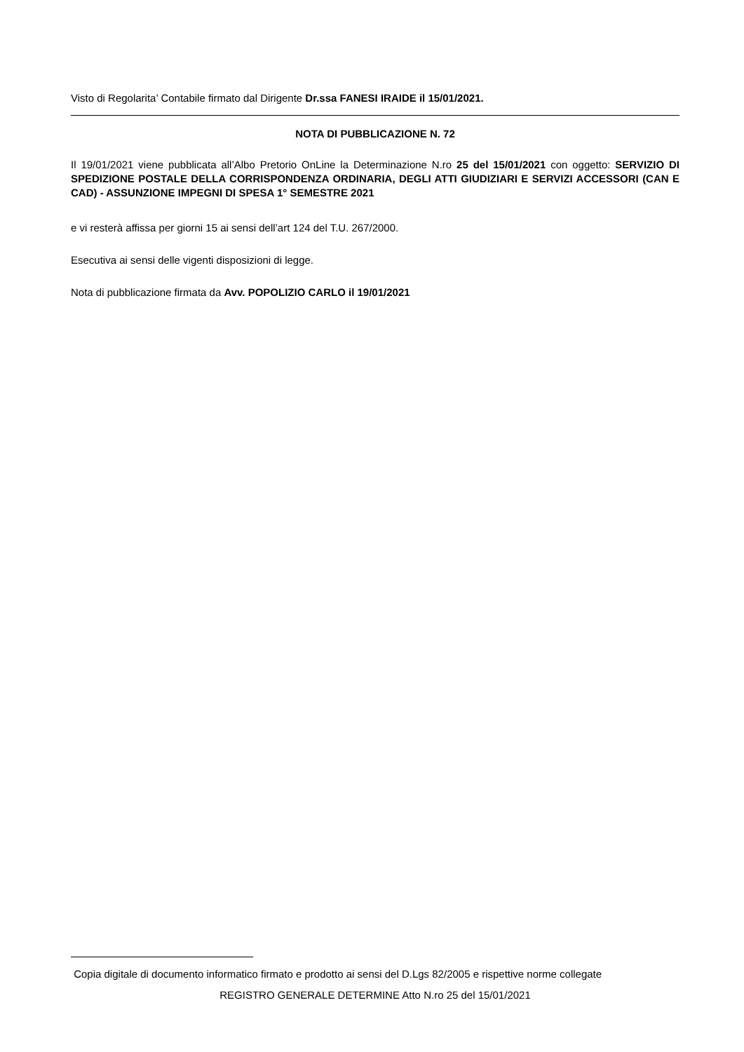Visto di Regolarita’ Contabile firmato dal Dirigente Dr.ssa FANESI IRAIDE il 15/01/2021.
NOTA DI PUBBLICAZIONE N. 72
Il 19/01/2021 viene pubblicata all’Albo Pretorio OnLine la Determinazione N.ro 25 del 15/01/2021 con oggetto: SERVIZIO DI SPEDIZIONE POSTALE DELLA CORRISPONDENZA ORDINARIA, DEGLI ATTI GIUDIZIARI E SERVIZI ACCESSORI (CAN E CAD) - ASSUNZIONE IMPEGNI DI SPESA 1° SEMESTRE 2021
e vi resterà affissa per giorni 15 ai sensi dell’art 124 del T.U. 267/2000.
Esecutiva ai sensi delle vigenti disposizioni di legge.
Nota di pubblicazione firmata da Avv. POPOLIZIO CARLO il 19/01/2021
Copia digitale di documento informatico firmato e prodotto ai sensi del D.Lgs 82/2005 e rispettive norme collegate
REGISTRO GENERALE DETERMINE Atto N.ro 25 del 15/01/2021